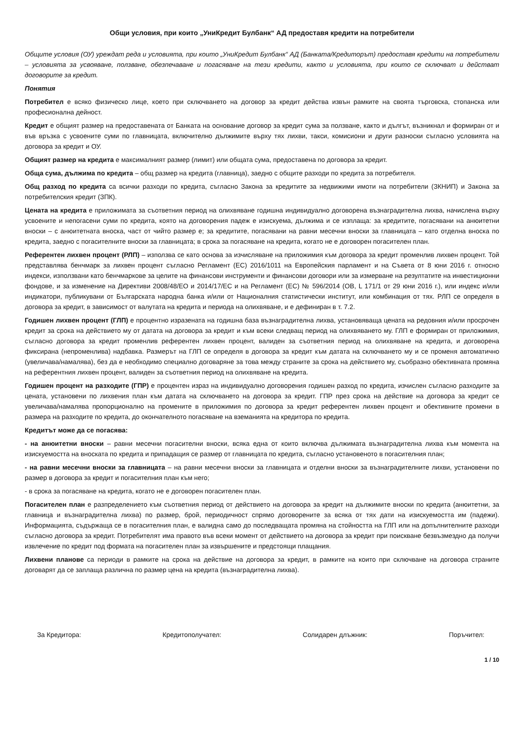Общи условия, при които „УниКредит Булбанк“ АД предоставя кредити на потребители
Общите условия (ОУ) уреждат реда и условията, при които „УниКредит Булбанк“ АД (Банката/Кредиторът) предоставя кредити на потребители – условията за усвояване, ползване, обезпечаване и погасяване на тези кредити, както и условията, при които се сключват и действат договорите за кредит.
Понятия
Потребител е всяко физическо лице, което при сключването на договор за кредит действа извън рамките на своята търговска, стопанска или професионална дейност.
Кредит е общият размер на предоставената от Банката на основание договор за кредит сума за ползване, както и дългът, възникнал и формиран от и във връзка с усвоените суми по главницата, включително дължимите върху тях лихви, такси, комисиони и други разноски съгласно условията на договора за кредит и ОУ.
Общият размер на кредита е максималният размер (лимит) или общата сума, предоставена по договора за кредит.
Обща сума, дължима по кредита – общ размер на кредита (главница), заедно с общите разходи по кредита за потребителя.
Общ разход по кредита са всички разходи по кредита, съгласно Закона за кредитите за недвижими имоти на потребители (ЗКНИП) и Закона за потребителския кредит (ЗПК).
Цената на кредита е приложимата за съответния период на олихвяване годишна индивидуално договорена възнаградителна лихва, начислена върху усвоените и непогасени суми по кредита, която на договорения падеж е изискуема, дължима и се изплаща: за кредитите, погасявани на анюитетни вноски – с анюитетната вноска, част от чийто размер е; за кредитите, погасявани на равни месечни вноски за главницата – като отделна вноска по кредита, заедно с погасителните вноски за главницата; в срока за погасяване на кредита, когато не е договорен погасителен план.
Референтен лихвен процент (РЛП) – използва се като основа за изчисляване на приложимия към договора за кредит променлив лихвен процент. Той представлява бенчмарк за лихвен процент съгласно Регламент (ЕС) 2016/1011 на Европейския парламент и на Съвета от 8 юни 2016 г. относно индекси, използвани като бенчмаркове за целите на финансови инструменти и финансови договори или за измерване на резултатите на инвестиционни фондове, и за изменение на Директиви 2008/48/ЕО и 2014/17/ЕС и на Регламент (ЕС) № 596/2014 (ОВ, L 171/1 от 29 юни 2016 г.), или индекс и/или индикатори, публикувани от Българската народна банка и/или от Националния статистически институт, или комбинация от тях. РЛП се определя в договора за кредит, в зависимост от валутата на кредита и периода на олихвяване, и е дефиниран в т. 7.2.
Годишен лихвен процент (ГЛП) е процентно изразената на годишна база възнаградителна лихва, установяваща цената на редовния и/или просрочен кредит за срока на действието му от датата на договора за кредит и към всеки следващ период на олихвяването му. ГЛП е формиран от приложимия, съгласно договора за кредит променлив референтен лихвен процент, валиден за съответния период на олихвяване на кредита, и договорена фиксирана (непроменлива) надбавка. Размерът на ГЛП се определя в договора за кредит към датата на сключването му и се променя автоматично (увеличава/намалява), без да е необходимо специално договаряне за това между страните за срока на действието му, съобразно обективната промяна на референтния лихвен процент, валиден за съответния период на олихвяване на кредита.
Годишен процент на разходите (ГПР) е процентен израз на индивидуално договорения годишен разход по кредита, изчислен съгласно разходите за цената, установени по лихвения план към датата на сключването на договора за кредит. ГПР през срока на действие на договора за кредит се увеличава/намалява пропорционално на промените в приложимия по договора за кредит референтен лихвен процент и обективните промени в размера на разходите по кредита, до окончателното погасяване на вземанията на кредитора по кредита.
Кредитът може да се погасява:
- на анюитетни вноски – равни месечни погасителни вноски, всяка една от които включва дължимата възнаградителна лихва към момента на изискуемостта на вноската по кредита и припадащия се размер от главницата по кредита, съгласно установеното в погасителния план;
- на равни месечни вноски за главницата – на равни месечни вноски за главницата и отделни вноски за възнаградителните лихви, установени по размер в договора за кредит и погасителния план към него;
- в срока за погасяване на кредита, когато не е договорен погасителен план.
Погасителен план е разпределението към съответния период от действието на договора за кредит на дължимите вноски по кредита (анюитетни, за главница и възнаградителна лихва) по размер, брой, периодичност спрямо договорените за всяка от тях дати на изискуемостта им (падежи). Информацията, съдържаща се в погасителния план, е валидна само до последващата промяна на стойността на ГЛП или на допълнителните разходи съгласно договора за кредит. Потребителят има правото във всеки момент от действието на договора за кредит при поискване безвъзмездно да получи извлечение по кредит под формата на погасителен план за извършените и предстоящи плащания.
Лихвени планове са периоди в рамките на срока на действие на договора за кредит, в рамките на които при сключване на договора страните договарят да се заплаща различна по размер цена на кредита (възнаградителна лихва).
За Кредитора: Кредитополучател: Солидарен длъжник: Поръчител:
1 / 10